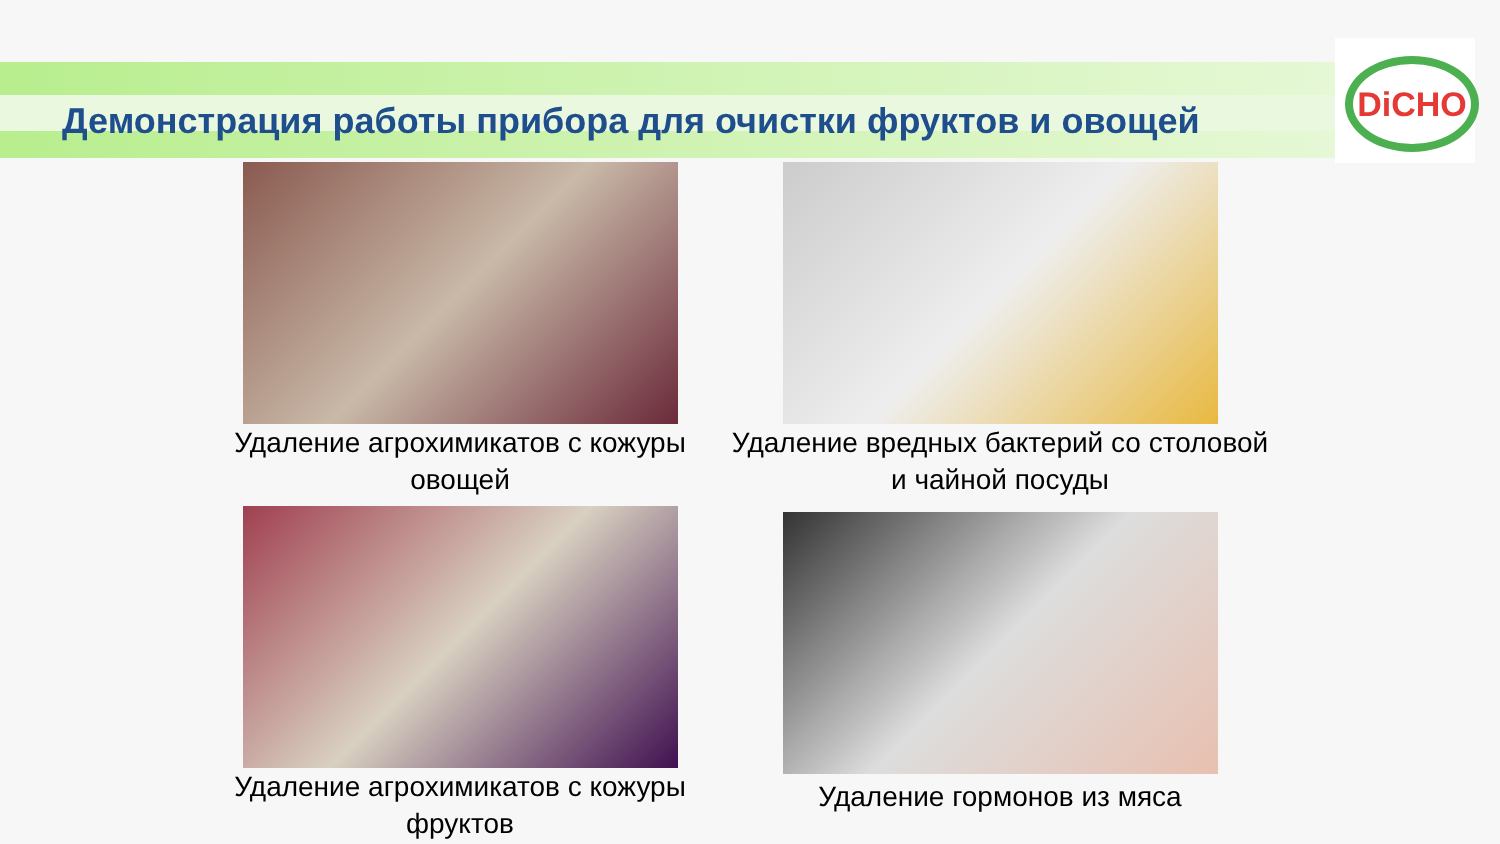Демонстрация работы прибора для очистки фруктов и овощей
DiCHO
Удаление агрохимикатов с кожуры овощей
Удаление вредных бактерий со столовой и чайной посуды
Удаление агрохимикатов с кожуры фруктов
Удаление гормонов из мяса